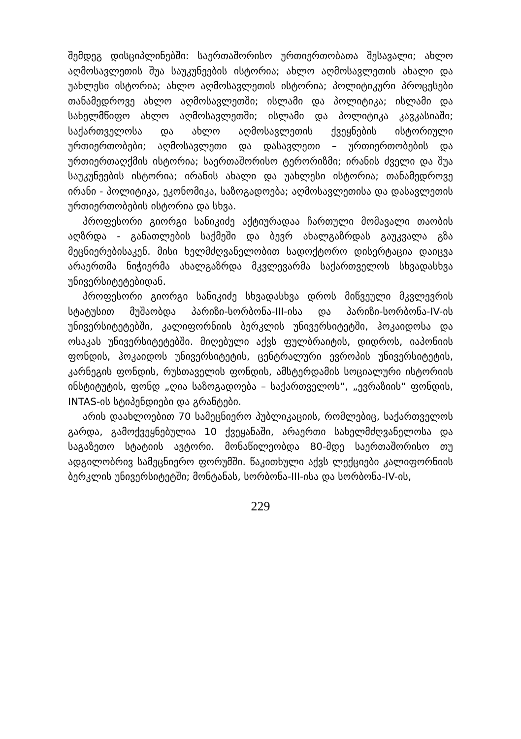შემდეგ დისციპლინებში: საერთაშორისო ურთიერთობათა შესავალი; ახლო აღმოსავლეთის შუა საუკუნეების ისტორია; ახლო აღმოსავლეთის ახალი და უახლესი ისტორია; ახლო აღმოსავლეთის ისტორია; პოლიტიკური პროცესები თანამედროვე ახლო აღმოსავლეთში; ისლამი და პოლიტიკა; ისლამი და სახელმწიფო ახლო აღმოსავლეთში; ისლამი და პოლიტიკა კავკასიაში; საქართველოსა და ახლო აღმოსავლეთის ქვეყნების ისტორიული ურთიერთობები; აღმოსავლეთი და დასავლეთი – ურთიერთობების და ურთიერთაღქმის ისტორია; საერთაშორისო ტერორიზმი; ირანის ძველი და შუა საუკუნეების ისტორია; ირანის ახალი და უახლესი ისტორია; თანამედროვე ირანი - პოლიტიკა, ეკონომიკა, საზოგადოება; აღმოსავლეთისა და დასავლეთის ურთიერთობების ისტორია და სხვა.
პროფესორი გიორგი სანიკიძე აქტიურადაა ჩართული მომავალი თაობის აღზრდა - განათლების საქმეში და ბევრ ახალგაზრდას გაუკვალა გზა მეცნიერებისაკენ. მისი ხელმძღვანელობით სადოქტორო დისერტაცია დაიცვა არაერთმა ნიჭიერმა ახალგაზრდა მკვლევარმა საქართველოს სხვადასხვა უნივერსიტეტებიდან.
პროფესორი გიორგი სანიკიძე სხვადასხვა დროს მიწვეული მკვლევრის სტატუსით მუშაობდა პარიზი-სორბონა-III-ისა და პარიზი-სორბონა-IV-ის უნივერსიტეტებში, კალიფორნიის ბერკლის უნივერსიტეტში, ჰოკაიდოსა და ოსაკას უნივერსიტეტებში. მიღებული აქვს ფულბრაიტის, დიდროს, იაპონიის ფონდის, ჰოკაიდოს უნივერსიტეტის, ცენტრალური ევროპის უნივერსიტეტის, კარნეგის ფონდის, რუსთაველის ფონდის, ამსტერდამის სოციალური ისტორიის ინსტიტუტის, ფონდ „ღია საზოგადოება – საქართველოს“, „ევრაზიის“ ფონდის, INTAS-ის სტიპენდიები და გრანტები.
არის დაახლოებით 70 სამეცნიერო პუბლიკაციის, რომლებიც, საქართველოს გარდა, გამოქვეყნებულია 10 ქვეყანაში, არაერთი სახელმძღვანელოსა და საგაზეთო სტატიის ავტორი. მონაწილეობდა 80-მდე საერთაშორისო თუ ადგილობრივ სამეცნიერო ფორუმში. წაკითხული აქვს ლექციები კალიფორნიის ბერკლის უნივერსიტეტში; მონტანას, სორბონა-III-ისა და სორბონა-IV-ის,
229